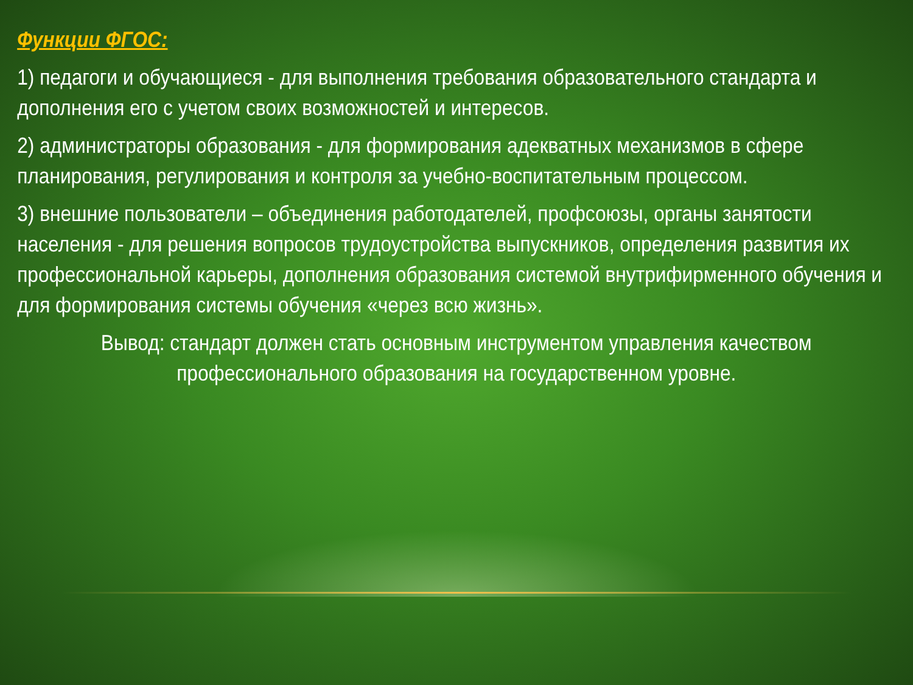Функции ФГОС:
1) педагоги и обучающиеся - для выполнения требования образовательного стандарта и дополнения его с учетом своих возможностей и интересов.
2) администраторы образования - для формирования адекватных механизмов в сфере планирования, регулирования и контроля за учебно-воспитательным процессом.
3) внешние пользователи – объединения работодателей, профсоюзы, органы занятости населения - для решения вопросов трудоустройства выпускников, определения развития их профессиональной карьеры, дополнения образования системой внутрифирменного обучения и для формирования системы обучения «через всю жизнь».
Вывод: стандарт должен стать основным инструментом управления качеством профессионального образования на государственном уровне.